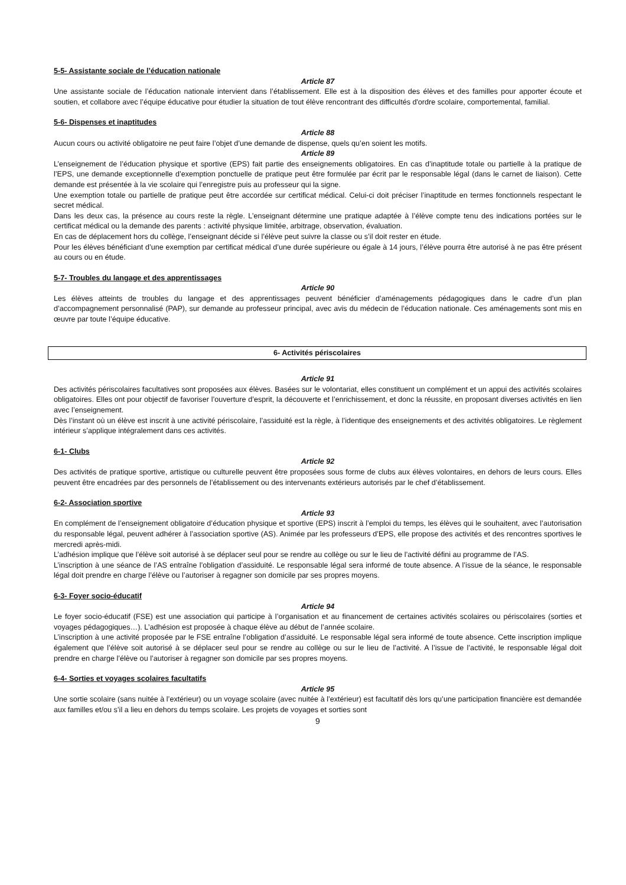5-5- Assistante sociale de l’éducation nationale
Article 87
Une assistante sociale de l’éducation nationale intervient dans l’établissement. Elle est à la disposition des élèves et des familles pour apporter écoute et soutien, et collabore avec l’équipe éducative pour étudier la situation de tout élève rencontrant des difficultés d'ordre scolaire, comportemental, familial.
5-6- Dispenses et inaptitudes
Article 88
Aucun cours ou activité obligatoire ne peut faire l’objet d’une demande de dispense, quels qu’en soient les motifs.
Article 89
L’enseignement de l’éducation physique et sportive (EPS) fait partie des enseignements obligatoires. En cas d’inaptitude totale ou partielle à la pratique de l’EPS, une demande exceptionnelle d’exemption ponctuelle de pratique peut être formulée par écrit par le responsable légal (dans le carnet de liaison). Cette demande est présentée à la vie scolaire qui l’enregistre puis au professeur qui la signe.
Une exemption totale ou partielle de pratique peut être accordée sur certificat médical. Celui-ci doit préciser l’inaptitude en termes fonctionnels respectant le secret médical.
Dans les deux cas, la présence au cours reste la règle. L’enseignant détermine une pratique adaptée à l’élève compte tenu des indications portées sur le certificat médical ou la demande des parents : activité physique limitée, arbitrage, observation, évaluation.
En cas de déplacement hors du collège, l’enseignant décide si l’élève peut suivre la classe ou s’il doit rester en étude.
Pour les élèves bénéficiant d’une exemption par certificat médical d’une durée supérieure ou égale à 14 jours, l’élève pourra être autorisé à ne pas être présent au cours ou en étude.
5-7- Troubles du langage et des apprentissages
Article 90
Les élèves atteints de troubles du langage et des apprentissages peuvent bénéficier d’aménagements pédagogiques dans le cadre d’un plan d’accompagnement personnalisé (PAP), sur demande au professeur principal, avec avis du médecin de l’éducation nationale. Ces aménagements sont mis en œuvre par toute l’équipe éducative.
6- Activités périscolaires
Article 91
Des activités périscolaires facultatives sont proposées aux élèves. Basées sur le volontariat, elles constituent un complément et un appui des activités scolaires obligatoires. Elles ont pour objectif de favoriser l’ouverture d’esprit, la découverte et l’enrichissement, et donc la réussite, en proposant diverses activités en lien avec l’enseignement.
Dès l’instant où un élève est inscrit à une activité périscolaire, l’assiduité est la règle, à l’identique des enseignements et des activités obligatoires. Le règlement intérieur s’applique intégralement dans ces activités.
6-1- Clubs
Article 92
Des activités de pratique sportive, artistique ou culturelle peuvent être proposées sous forme de clubs aux élèves volontaires, en dehors de leurs cours. Elles peuvent être encadrées par des personnels de l’établissement ou des intervenants extérieurs autorisés par le chef d’établissement.
6-2- Association sportive
Article 93
En complément de l’enseignement obligatoire d’éducation physique et sportive (EPS) inscrit à l’emploi du temps, les élèves qui le souhaitent, avec l’autorisation du responsable légal, peuvent adhérer à l’association sportive (AS). Animée par les professeurs d’EPS, elle propose des activités et des rencontres sportives le mercredi après-midi.
L’adhésion implique que l’élève soit autorisé à se déplacer seul pour se rendre au collège ou sur le lieu de l’activité défini au programme de l’AS.
L’inscription à une séance de l’AS entraîne l’obligation d’assiduité. Le responsable légal sera informé de toute absence. A l’issue de la séance, le responsable légal doit prendre en charge l’élève ou l’autoriser à regagner son domicile par ses propres moyens.
6-3- Foyer socio-éducatif
Article 94
Le foyer socio-éducatif (FSE) est une association qui participe à l’organisation et au financement de certaines activités scolaires ou périscolaires (sorties et voyages pédagogiques…). L’adhésion est proposée à chaque élève au début de l’année scolaire.
L’inscription à une activité proposée par le FSE entraîne l’obligation d’assiduité. Le responsable légal sera informé de toute absence. Cette inscription implique également que l’élève soit autorisé à se déplacer seul pour se rendre au collège ou sur le lieu de l’activité. A l’issue de l’activité, le responsable légal doit prendre en charge l’élève ou l’autoriser à regagner son domicile par ses propres moyens.
6-4- Sorties et voyages scolaires facultatifs
Article 95
Une sortie scolaire (sans nuitée à l’extérieur) ou un voyage scolaire (avec nuitée à l’extérieur) est facultatif dès lors qu’une participation financière est demandée aux familles et/ou s’il a lieu en dehors du temps scolaire. Les projets de voyages et sorties sont
9